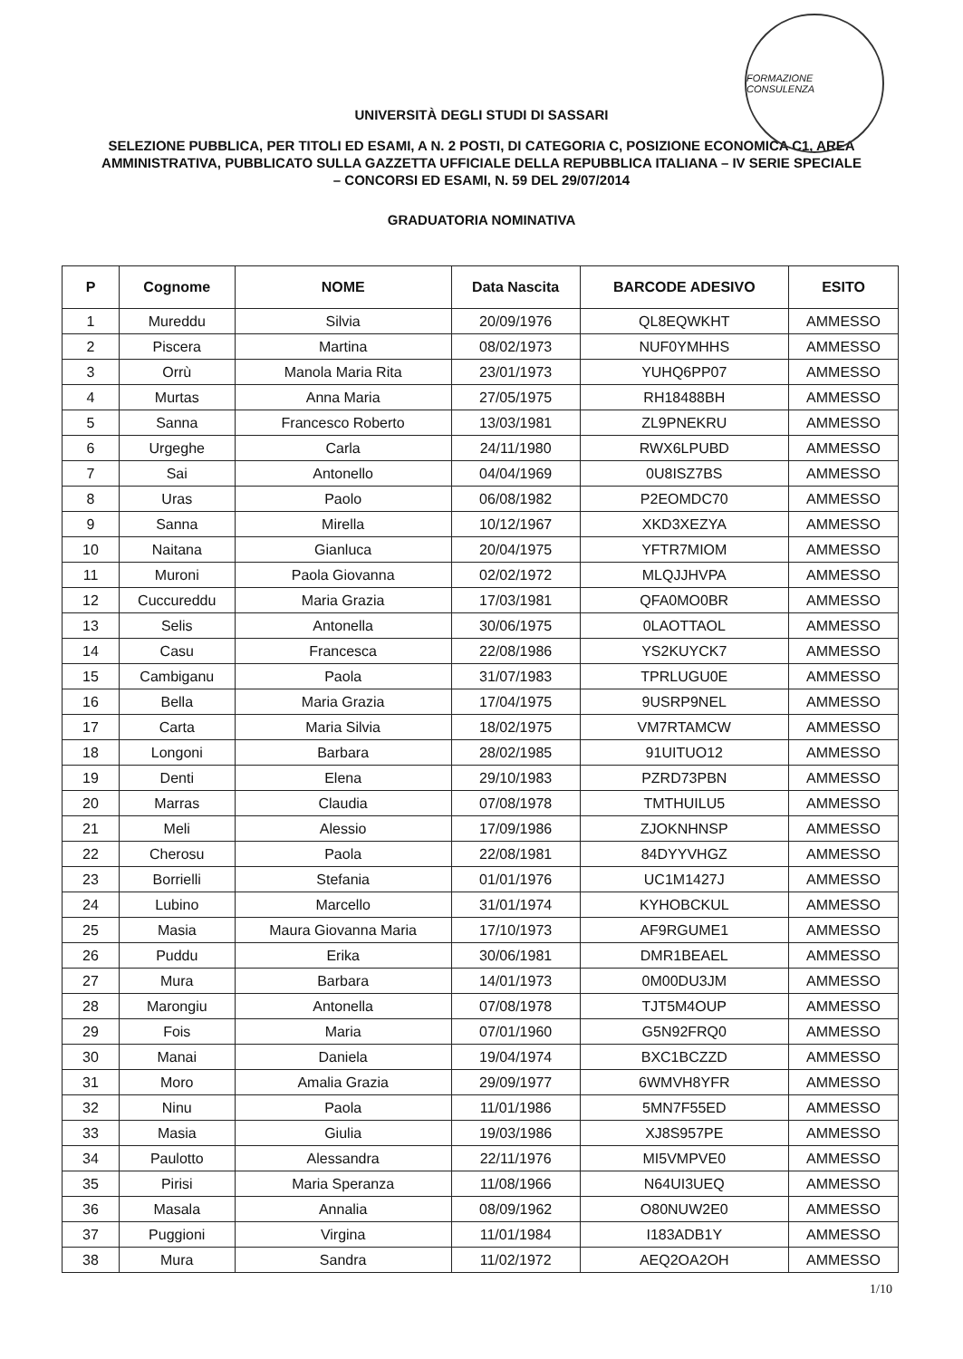FORMAZIONE CONSULENZA
UNIVERSITÀ DEGLI STUDI DI SASSARI
SELEZIONE PUBBLICA, PER TITOLI ED ESAMI, A N. 2 POSTI, DI CATEGORIA C, POSIZIONE ECONOMICA C1, AREA AMMINISTRATIVA, PUBBLICATO SULLA GAZZETTA UFFICIALE DELLA REPUBBLICA ITALIANA – IV SERIE SPECIALE – CONCORSI ED ESAMI, N. 59 DEL 29/07/2014
GRADUATORIA NOMINATIVA
| P | Cognome | NOME | Data Nascita | BARCODE ADESIVO | ESITO |
| --- | --- | --- | --- | --- | --- |
| 1 | Mureddu | Silvia | 20/09/1976 | QL8EQWKHT | AMMESSO |
| 2 | Piscera | Martina | 08/02/1973 | NUF0YMHHS | AMMESSO |
| 3 | Orrù | Manola Maria Rita | 23/01/1973 | YUHQ6PP07 | AMMESSO |
| 4 | Murtas | Anna Maria | 27/05/1975 | RH18488BH | AMMESSO |
| 5 | Sanna | Francesco Roberto | 13/03/1981 | ZL9PNEKRU | AMMESSO |
| 6 | Urgeghe | Carla | 24/11/1980 | RWX6LPUBD | AMMESSO |
| 7 | Sai | Antonello | 04/04/1969 | 0U8ISZ7BS | AMMESSO |
| 8 | Uras | Paolo | 06/08/1982 | P2EOMDC70 | AMMESSO |
| 9 | Sanna | Mirella | 10/12/1967 | XKD3XEZYA | AMMESSO |
| 10 | Naitana | Gianluca | 20/04/1975 | YFTR7MIOM | AMMESSO |
| 11 | Muroni | Paola Giovanna | 02/02/1972 | MLQJJHVPA | AMMESSO |
| 12 | Cuccureddu | Maria Grazia | 17/03/1981 | QFA0MO0BR | AMMESSO |
| 13 | Selis | Antonella | 30/06/1975 | 0LAOTTAOL | AMMESSO |
| 14 | Casu | Francesca | 22/08/1986 | YS2KUYCK7 | AMMESSO |
| 15 | Cambiganu | Paola | 31/07/1983 | TPRLUGU0E | AMMESSO |
| 16 | Bella | Maria Grazia | 17/04/1975 | 9USRP9NEL | AMMESSO |
| 17 | Carta | Maria Silvia | 18/02/1975 | VM7RTAMCW | AMMESSO |
| 18 | Longoni | Barbara | 28/02/1985 | 91UITUO12 | AMMESSO |
| 19 | Denti | Elena | 29/10/1983 | PZRD73PBN | AMMESSO |
| 20 | Marras | Claudia | 07/08/1978 | TMTHUILU5 | AMMESSO |
| 21 | Meli | Alessio | 17/09/1986 | ZJOKNHNSP | AMMESSO |
| 22 | Cherosu | Paola | 22/08/1981 | 84DYYVHGZ | AMMESSO |
| 23 | Borrielli | Stefania | 01/01/1976 | UC1M1427J | AMMESSO |
| 24 | Lubino | Marcello | 31/01/1974 | KYHOBCKUL | AMMESSO |
| 25 | Masia | Maura Giovanna Maria | 17/10/1973 | AF9RGUME1 | AMMESSO |
| 26 | Puddu | Erika | 30/06/1981 | DMR1BEAEL | AMMESSO |
| 27 | Mura | Barbara | 14/01/1973 | 0M00DU3JM | AMMESSO |
| 28 | Marongiu | Antonella | 07/08/1978 | TJT5M4OUP | AMMESSO |
| 29 | Fois | Maria | 07/01/1960 | G5N92FRQ0 | AMMESSO |
| 30 | Manai | Daniela | 19/04/1974 | BXC1BCZZD | AMMESSO |
| 31 | Moro | Amalia Grazia | 29/09/1977 | 6WMVH8YFR | AMMESSO |
| 32 | Ninu | Paola | 11/01/1986 | 5MN7F55ED | AMMESSO |
| 33 | Masia | Giulia | 19/03/1986 | XJ8S957PE | AMMESSO |
| 34 | Paulotto | Alessandra | 22/11/1976 | MI5VMPVE0 | AMMESSO |
| 35 | Pirisi | Maria Speranza | 11/08/1966 | N64UI3UEQ | AMMESSO |
| 36 | Masala | Annalia | 08/09/1962 | O80NUW2E0 | AMMESSO |
| 37 | Puggioni | Virgina | 11/01/1984 | I183ADB1Y | AMMESSO |
| 38 | Mura | Sandra | 11/02/1972 | AEQ2OA2OH | AMMESSO |
1/10